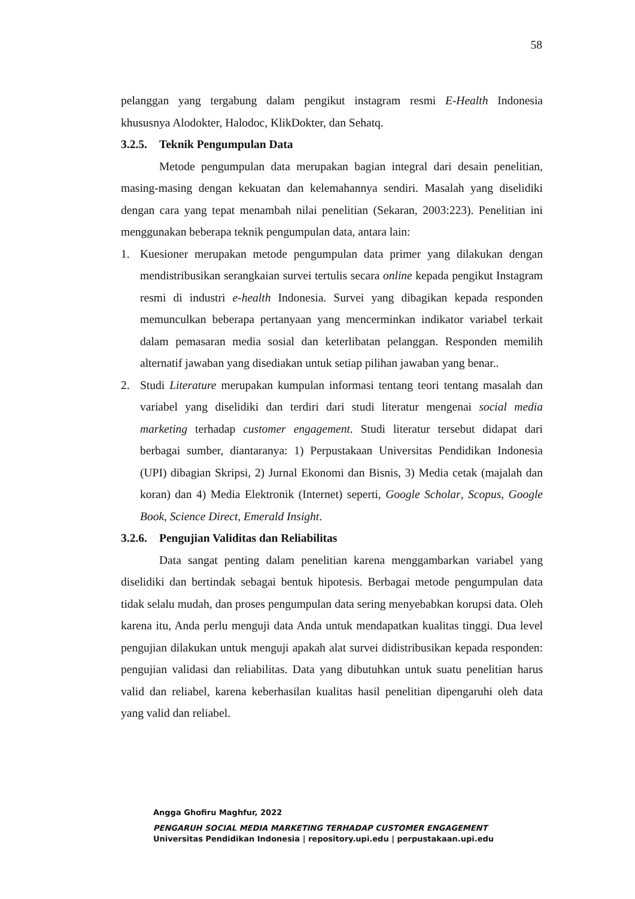58
pelanggan yang tergabung dalam pengikut instagram resmi E-Health Indonesia khususnya Alodokter, Halodoc, KlikDokter, dan Sehatq.
3.2.5. Teknik Pengumpulan Data
Metode pengumpulan data merupakan bagian integral dari desain penelitian, masing-masing dengan kekuatan dan kelemahannya sendiri. Masalah yang diselidiki dengan cara yang tepat menambah nilai penelitian (Sekaran, 2003:223). Penelitian ini menggunakan beberapa teknik pengumpulan data, antara lain:
1. Kuesioner merupakan metode pengumpulan data primer yang dilakukan dengan mendistribusikan serangkaian survei tertulis secara online kepada pengikut Instagram resmi di industri e-health Indonesia. Survei yang dibagikan kepada responden memunculkan beberapa pertanyaan yang mencerminkan indikator variabel terkait dalam pemasaran media sosial dan keterlibatan pelanggan. Responden memilih alternatif jawaban yang disediakan untuk setiap pilihan jawaban yang benar..
2. Studi Literature merupakan kumpulan informasi tentang teori tentang masalah dan variabel yang diselidiki dan terdiri dari studi literatur mengenai social media marketing terhadap customer engagement. Studi literatur tersebut didapat dari berbagai sumber, diantaranya: 1) Perpustakaan Universitas Pendidikan Indonesia (UPI) dibagian Skripsi, 2) Jurnal Ekonomi dan Bisnis, 3) Media cetak (majalah dan koran) dan 4) Media Elektronik (Internet) seperti, Google Scholar, Scopus, Google Book, Science Direct, Emerald Insight.
3.2.6. Pengujian Validitas dan Reliabilitas
Data sangat penting dalam penelitian karena menggambarkan variabel yang diselidiki dan bertindak sebagai bentuk hipotesis. Berbagai metode pengumpulan data tidak selalu mudah, dan proses pengumpulan data sering menyebabkan korupsi data. Oleh karena itu, Anda perlu menguji data Anda untuk mendapatkan kualitas tinggi. Dua level pengujian dilakukan untuk menguji apakah alat survei didistribusikan kepada responden: pengujian validasi dan reliabilitas. Data yang dibutuhkan untuk suatu penelitian harus valid dan reliabel, karena keberhasilan kualitas hasil penelitian dipengaruhi oleh data yang valid dan reliabel.
Angga Ghofiru Maghfur, 2022
PENGARUH SOCIAL MEDIA MARKETING TERHADAP CUSTOMER ENGAGEMENT
Universitas Pendidikan Indonesia | repository.upi.edu | perpustakaan.upi.edu